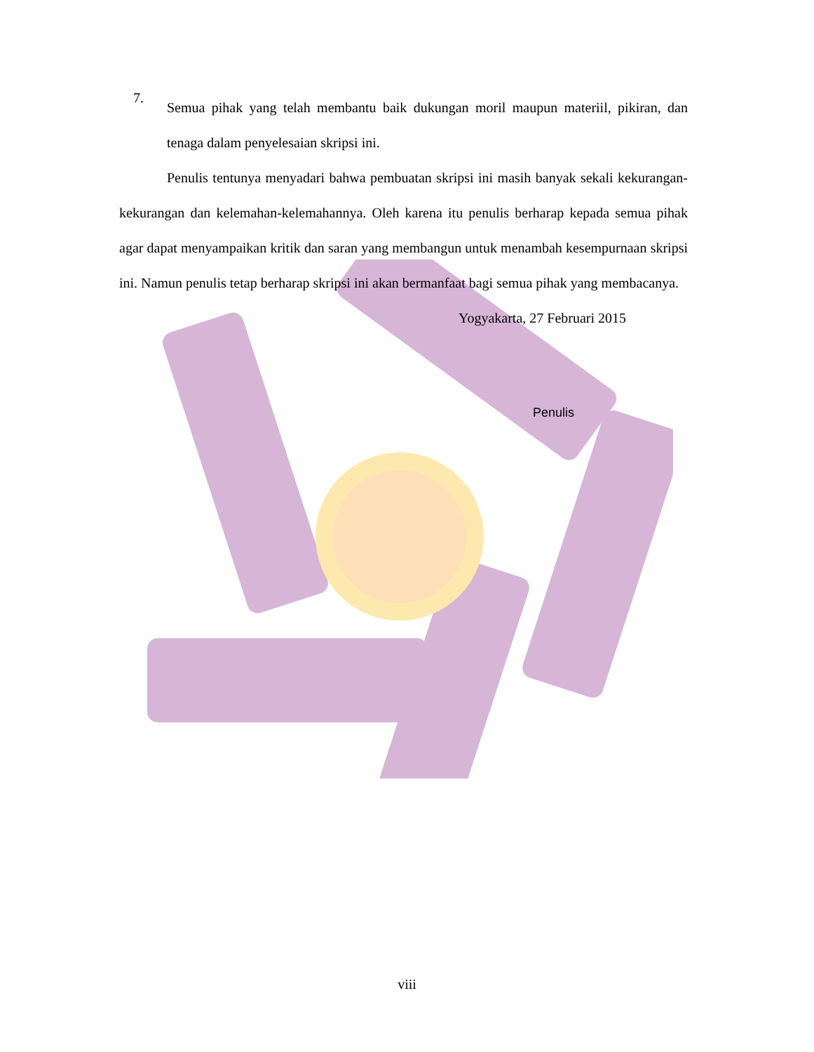7.
Semua pihak yang telah membantu baik dukungan moril maupun materiil, pikiran, dan tenaga dalam penyelesaian skripsi ini.
Penulis tentunya menyadari bahwa pembuatan skripsi ini masih banyak sekali kekurangan-kekurangan dan kelemahan-kelemahannya. Oleh karena itu penulis berharap kepada semua pihak agar dapat menyampaikan kritik dan saran yang membangun untuk menambah kesempurnaan skripsi ini. Namun penulis tetap berharap skripsi ini akan bermanfaat bagi semua pihak yang membacanya.
Yogyakarta, 27 Februari 2015
Penulis
viii